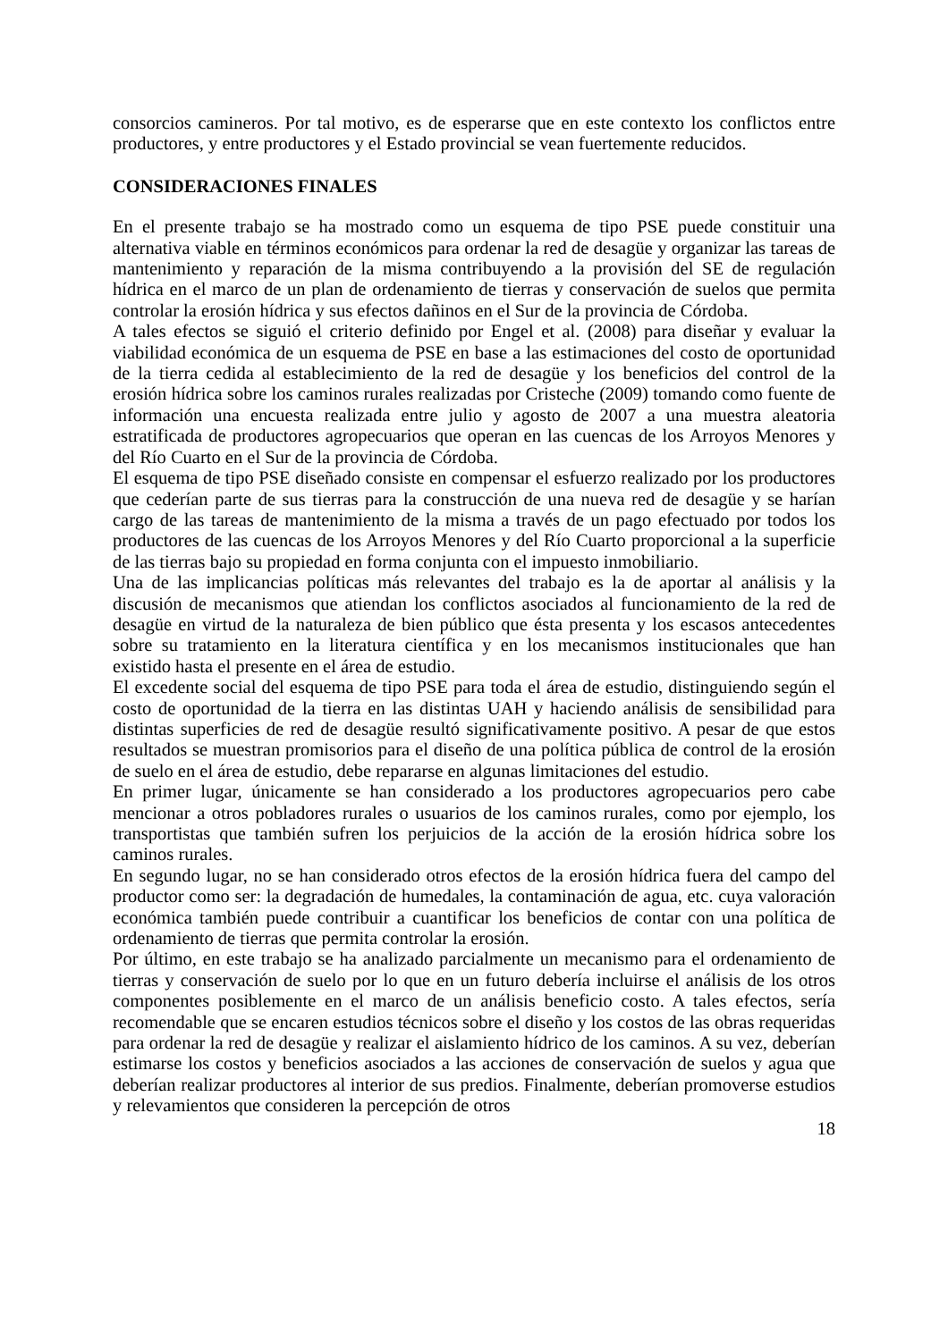consorcios camineros. Por tal motivo, es de esperarse que en este contexto los conflictos entre productores, y entre productores y el Estado provincial se vean fuertemente reducidos.
CONSIDERACIONES FINALES
En el presente trabajo se ha mostrado como un esquema de tipo PSE puede constituir una alternativa viable en términos económicos para ordenar la red de desagüe y organizar las tareas de mantenimiento y reparación de la misma contribuyendo a la provisión del SE de regulación hídrica en el marco de un plan de ordenamiento de tierras y conservación de suelos que permita controlar la erosión hídrica y sus efectos dañinos en el Sur de la provincia de Córdoba.
A tales efectos se siguió el criterio definido por Engel et al. (2008) para diseñar y evaluar la viabilidad económica de un esquema de PSE en base a las estimaciones del costo de oportunidad de la tierra cedida al establecimiento de la red de desagüe y los beneficios del control de la erosión hídrica sobre los caminos rurales realizadas por Cristeche (2009) tomando como fuente de información una encuesta realizada entre julio y agosto de 2007 a una muestra aleatoria estratificada de productores agropecuarios que operan en las cuencas de los Arroyos Menores y del Río Cuarto en el Sur de la provincia de Córdoba.
El esquema de tipo PSE diseñado consiste en compensar el esfuerzo realizado por los productores que cederían parte de sus tierras para la construcción de una nueva red de desagüe y se harían cargo de las tareas de mantenimiento de la misma a través de un pago efectuado por todos los productores de las cuencas de los Arroyos Menores y del Río Cuarto proporcional a la superficie de las tierras bajo su propiedad en forma conjunta con el impuesto inmobiliario.
Una de las implicancias políticas más relevantes del trabajo es la de aportar al análisis y la discusión de mecanismos que atiendan los conflictos asociados al funcionamiento de la red de desagüe en virtud de la naturaleza de bien público que ésta presenta y los escasos antecedentes sobre su tratamiento en la literatura científica y en los mecanismos institucionales que han existido hasta el presente en el área de estudio.
El excedente social del esquema de tipo PSE para toda el área de estudio, distinguiendo según el costo de oportunidad de la tierra en las distintas UAH y haciendo análisis de sensibilidad para distintas superficies de red de desagüe resultó significativamente positivo. A pesar de que estos resultados se muestran promisorios para el diseño de una política pública de control de la erosión de suelo en el área de estudio, debe repararse en algunas limitaciones del estudio.
En primer lugar, únicamente se han considerado a los productores agropecuarios pero cabe mencionar a otros pobladores rurales o usuarios de los caminos rurales, como por ejemplo, los transportistas que también sufren los perjuicios de la acción de la erosión hídrica sobre los caminos rurales.
En segundo lugar, no se han considerado otros efectos de la erosión hídrica fuera del campo del productor como ser: la degradación de humedales, la contaminación de agua, etc. cuya valoración económica también puede contribuir a cuantificar los beneficios de contar con una política de ordenamiento de tierras que permita controlar la erosión.
Por último, en este trabajo se ha analizado parcialmente un mecanismo para el ordenamiento de tierras y conservación de suelo por lo que en un futuro debería incluirse el análisis de los otros componentes posiblemente en el marco de un análisis beneficio costo. A tales efectos, sería recomendable que se encaren estudios técnicos sobre el diseño y los costos de las obras requeridas para ordenar la red de desagüe y realizar el aislamiento hídrico de los caminos. A su vez, deberían estimarse los costos y beneficios asociados a las acciones de conservación de suelos y agua que deberían realizar productores al interior de sus predios. Finalmente, deberían promoverse estudios y relevamientos que consideren la percepción de otros
18